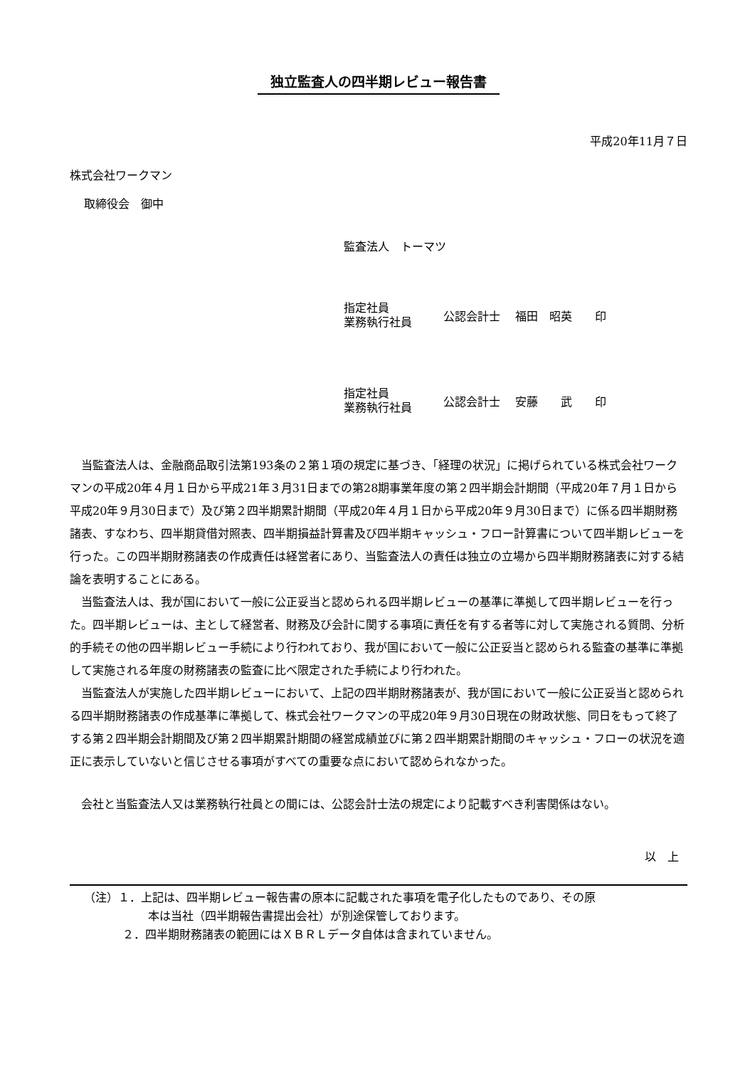独立監査人の四半期レビュー報告書
平成20年11月７日
株式会社ワークマン
取締役会　御中
監査法人　トーマツ
指定社員
業務執行社員
公認会計士　 福田　昭英　　印
指定社員
業務執行社員
公認会計士　 安藤　　武　　印
当監査法人は、金融商品取引法第193条の２第１項の規定に基づき、「経理の状況」に掲げられている株式会社ワークマンの平成20年４月１日から平成21年３月31日までの第28期事業年度の第２四半期会計期間（平成20年７月１日から平成20年９月30日まで）及び第２四半期累計期間（平成20年４月１日から平成20年９月30日まで）に係る四半期財務諸表、すなわち、四半期貸借対照表、四半期損益計算書及び四半期キャッシュ・フロー計算書について四半期レビューを行った。この四半期財務諸表の作成責任は経営者にあり、当監査法人の責任は独立の立場から四半期財務諸表に対する結論を表明することにある。
当監査法人は、我が国において一般に公正妥当と認められる四半期レビューの基準に準拠して四半期レビューを行った。四半期レビューは、主として経営者、財務及び会計に関する事項に責任を有する者等に対して実施される質問、分析的手続その他の四半期レビュー手続により行われており、我が国において一般に公正妥当と認められる監査の基準に準拠して実施される年度の財務諸表の監査に比べ限定された手続により行われた。
当監査法人が実施した四半期レビューにおいて、上記の四半期財務諸表が、我が国において一般に公正妥当と認められる四半期財務諸表の作成基準に準拠して、株式会社ワークマンの平成20年９月30日現在の財政状態、同日をもって終了する第２四半期会計期間及び第２四半期累計期間の経営成績並びに第２四半期累計期間のキャッシュ・フローの状況を適正に表示していないと信じさせる事項がすべての重要な点において認められなかった。
会社と当監査法人又は業務執行社員との間には、公認会計士法の規定により記載すべき利害関係はない。
以　上
（注）１．上記は、四半期レビュー報告書の原本に記載された事項を電子化したものであり、その原
本は当社（四半期報告書提出会社）が別途保管しております。
２．四半期財務諸表の範囲にはＸＢＲＬデータ自体は含まれていません。